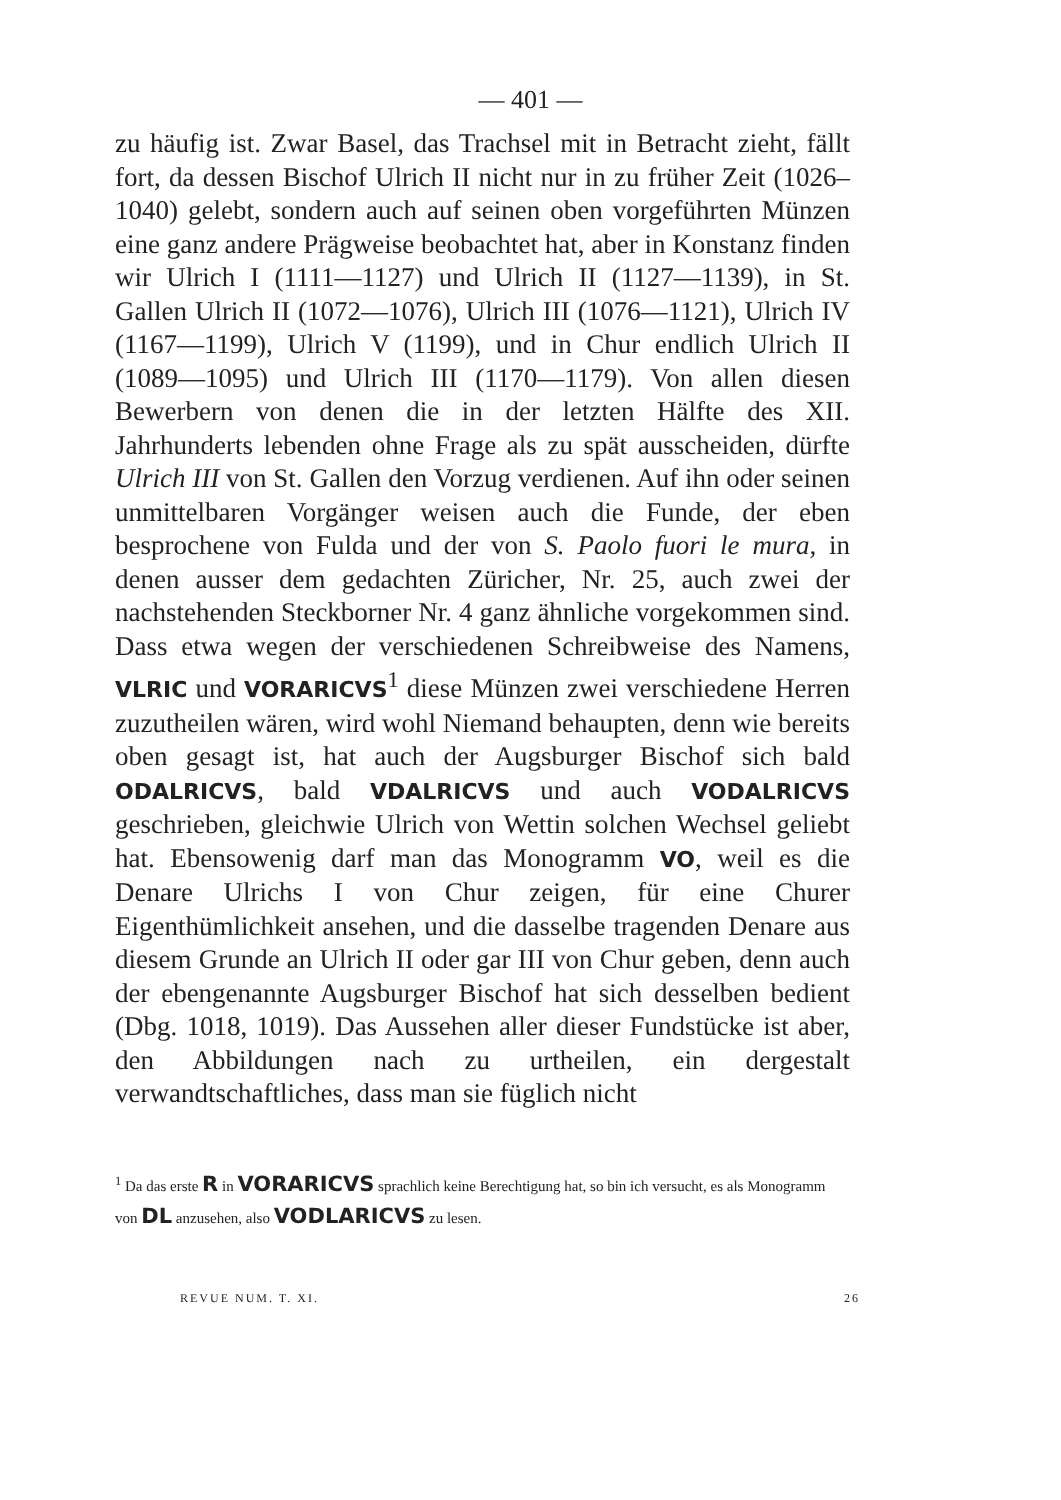— 401 —
zu häufig ist. Zwar Basel, das Trachsel mit in Betracht zieht, fällt fort, da dessen Bischof Ulrich II nicht nur in zu früher Zeit (1026–1040) gelebt, sondern auch auf seinen oben vorgeführten Münzen eine ganz andere Prägweise beobachtet hat, aber in Konstanz finden wir Ulrich I (1111—1127) und Ulrich II (1127—1139), in St. Gallen Ulrich II (1072—1076), Ulrich III (1076—1121), Ulrich IV (1167—1199), Ulrich V (1199), und in Chur endlich Ulrich II (1089—1095) und Ulrich III (1170—1179). Von allen diesen Bewerbern von denen die in der letzten Hälfte des XII. Jahrhunderts lebenden ohne Frage als zu spät ausscheiden, dürfte Ulrich III von St. Gallen den Vorzug verdienen. Auf ihn oder seinen unmittelbaren Vorgänger weisen auch die Funde, der eben besprochene von Fulda und der von S. Paolo fuori le mura, in denen ausser dem gedachten Züricher, Nr. 25, auch zwei der nachstehenden Steckborner Nr. 4 ganz ähnliche vorgekommen sind. Dass etwa wegen der verschiedenen Schreibweise des Namens, VLRIC und VORARICVS<sup>1</sup> diese Münzen zwei verschiedene Herren zuzutheilen wären, wird wohl Niemand behaupten, denn wie bereits oben gesagt ist, hat auch der Augsburger Bischof sich bald ODALRICVS, bald VDALRICVS und auch VODALRICVS geschrieben, gleichwie Ulrich von Wettin solchen Wechsel geliebt hat. Ebensowenig darf man das Monogramm VO, weil es die Denare Ulrichs I von Chur zeigen, für eine Churer Eigenthümlichkeit ansehen, und die dasselbe tragenden Denare aus diesem Grunde an Ulrich II oder gar III von Chur geben, denn auch der ebengenannte Augsburger Bischof hat sich desselben bedient (Dbg. 1018, 1019). Das Aussehen aller dieser Fundstücke ist aber, den Abbildungen nach zu urtheilen, ein dergestalt verwandtschaftliches, dass man sie füglich nicht
<sup>1</sup> Da das erste R in VORARICVS sprachlich keine Berechtigung hat, so bin ich versucht, es als Monogramm von DL anzusehen, also VODLARICVS zu lesen.
REVUE NUM. T. XI. 26